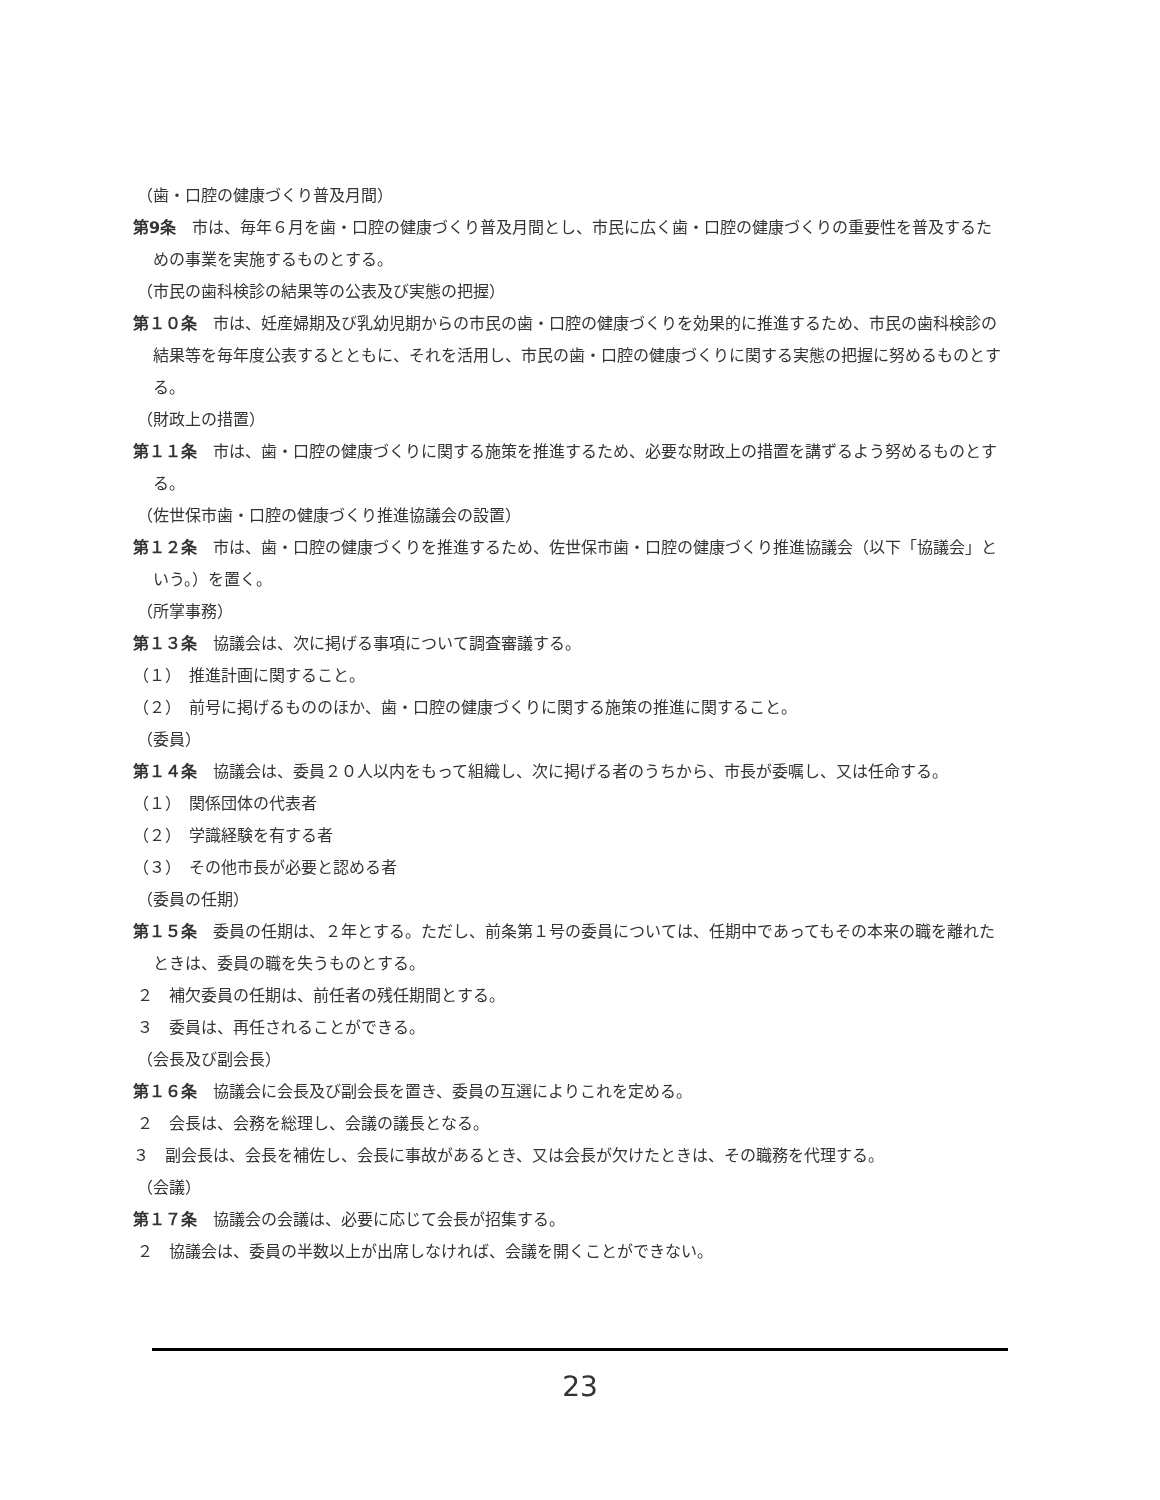（歯・口腔の健康づくり普及月間）
第9条　市は、毎年６月を歯・口腔の健康づくり普及月間とし、市民に広く歯・口腔の健康づくりの重要性を普及するための事業を実施するものとする。
（市民の歯科検診の結果等の公表及び実態の把握）
第１０条　市は、妊産婦期及び乳幼児期からの市民の歯・口腔の健康づくりを効果的に推進するため、市民の歯科検診の結果等を毎年度公表するとともに、それを活用し、市民の歯・口腔の健康づくりに関する実態の把握に努めるものとする。
（財政上の措置）
第１１条　市は、歯・口腔の健康づくりに関する施策を推進するため、必要な財政上の措置を講ずるよう努めるものとする。
（佐世保市歯・口腔の健康づくり推進協議会の設置）
第１２条　市は、歯・口腔の健康づくりを推進するため、佐世保市歯・口腔の健康づくり推進協議会（以下「協議会」という。）を置く。
（所掌事務）
第１３条　協議会は、次に掲げる事項について調査審議する。
（１）　推進計画に関すること。
（２）　前号に掲げるもののほか、歯・口腔の健康づくりに関する施策の推進に関すること。
（委員）
第１４条　協議会は、委員２０人以内をもって組織し、次に掲げる者のうちから、市長が委嘱し、又は任命する。
（１）　関係団体の代表者
（２）　学識経験を有する者
（３）　その他市長が必要と認める者
（委員の任期）
第１５条　委員の任期は、２年とする。ただし、前条第１号の委員については、任期中であってもその本来の職を離れたときは、委員の職を失うものとする。
２　補欠委員の任期は、前任者の残任期間とする。
３　委員は、再任されることができる。
（会長及び副会長）
第１６条　協議会に会長及び副会長を置き、委員の互選によりこれを定める。
２　会長は、会務を総理し、会議の議長となる。
３　副会長は、会長を補佐し、会長に事故があるとき、又は会長が欠けたときは、その職務を代理する。
（会議）
第１７条　協議会の会議は、必要に応じて会長が招集する。
２　協議会は、委員の半数以上が出席しなければ、会議を開くことができない。
23